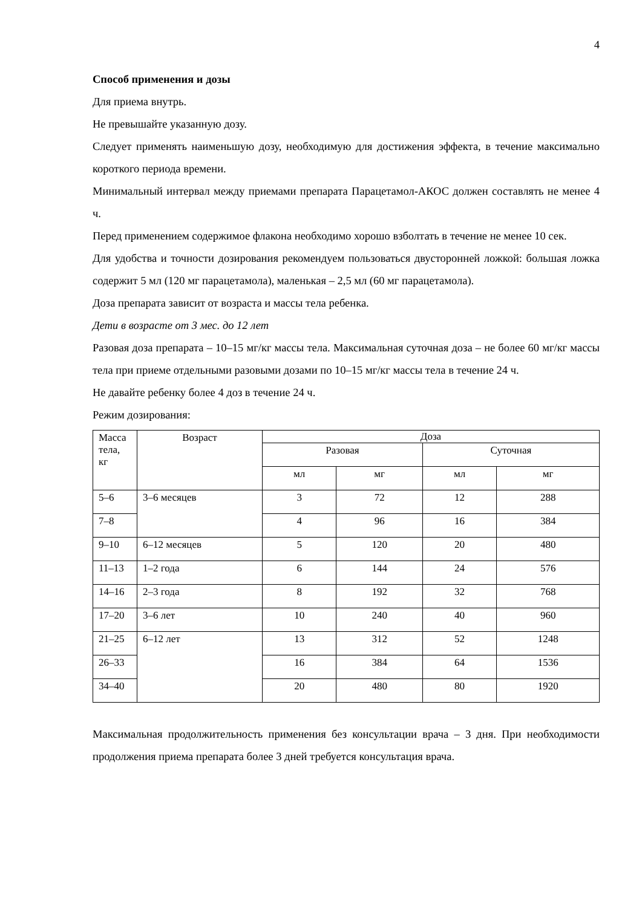4
Способ применения и дозы
Для приема внутрь.
Не превышайте указанную дозу.
Следует применять наименьшую дозу, необходимую для достижения эффекта, в течение максимально короткого периода времени.
Минимальный интервал между приемами препарата Парацетамол-АКОС должен составлять не менее 4 ч.
Перед применением содержимое флакона необходимо хорошо взболтать в течение не менее 10 сек.
Для удобства и точности дозирования рекомендуем пользоваться двусторонней ложкой: большая ложка содержит 5 мл (120 мг парацетамола), маленькая – 2,5 мл (60 мг парацетамола).
Доза препарата зависит от возраста и массы тела ребенка.
Дети в возрасте от 3 мес. до 12 лет
Разовая доза препарата – 10–15 мг/кг массы тела. Максимальная суточная доза – не более 60 мг/кг массы тела при приеме отдельными разовыми дозами по 10–15 мг/кг массы тела в течение 24 ч.
Не давайте ребенку более 4 доз в течение 24 ч.
Режим дозирования:
| Масса тела, кг | Возраст | Доза | | | |
| --- | --- | --- | --- | --- | --- |
| | | Разовая | | Суточная | |
| | | мл | мг | мл | мг |
| 5–6 | 3–6 месяцев | 3 | 72 | 12 | 288 |
| 7–8 | | 4 | 96 | 16 | 384 |
| 9–10 | 6–12 месяцев | 5 | 120 | 20 | 480 |
| 11–13 | 1–2 года | 6 | 144 | 24 | 576 |
| 14–16 | 2–3 года | 8 | 192 | 32 | 768 |
| 17–20 | 3–6 лет | 10 | 240 | 40 | 960 |
| 21–25 | 6–12 лет | 13 | 312 | 52 | 1248 |
| 26–33 | | 16 | 384 | 64 | 1536 |
| 34–40 | | 20 | 480 | 80 | 1920 |
Максимальная продолжительность применения без консультации врача – 3 дня. При необходимости продолжения приема препарата более 3 дней требуется консультация врача.